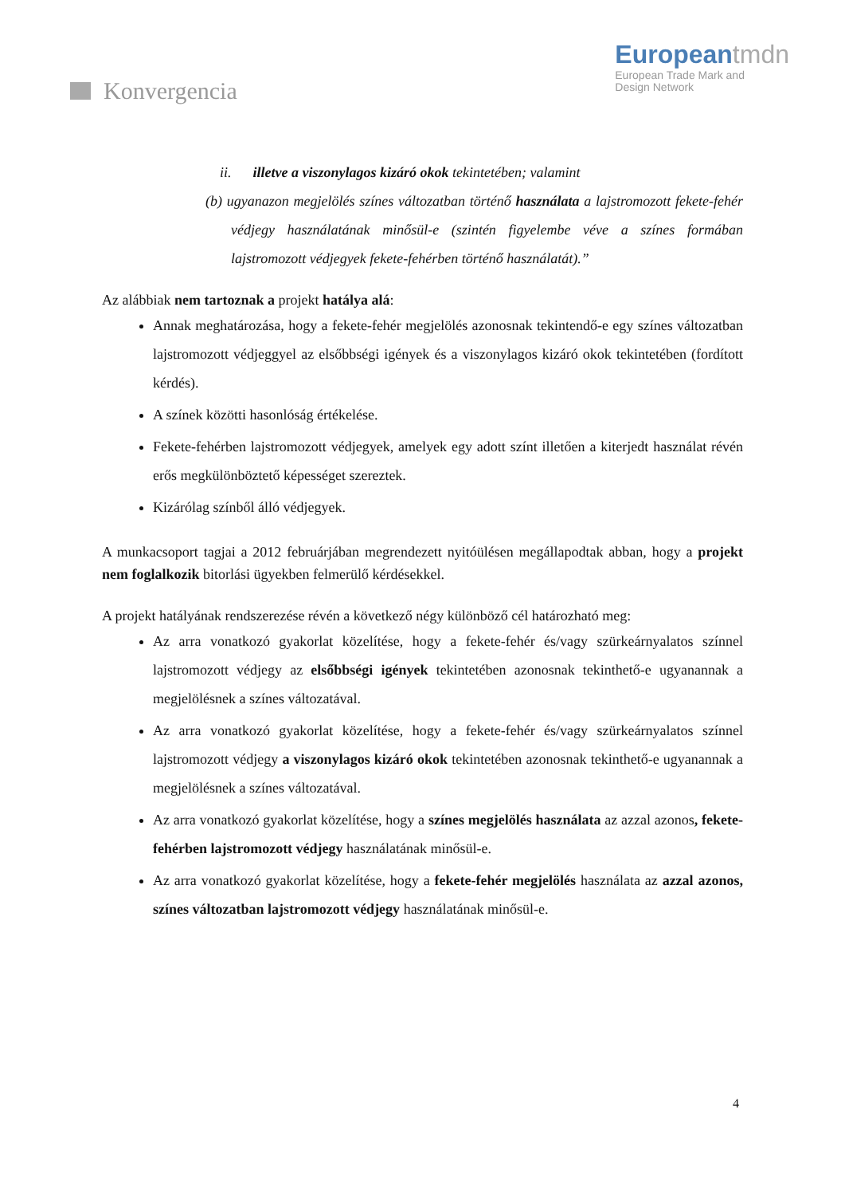Konvergencia
Europeantmdn
European Trade Mark and
Design Network
ii. illetve a viszonylagos kizáró okok tekintetében; valamint
(b) ugyanazon megjelölés színes változatban történő használata a lajstromozott fekete-fehér védjegy használatának minősül-e (szintén figyelembe véve a színes formában lajstromozott védjegyek fekete-fehérben történő használatát).”
Az alábbiak nem tartoznak a projekt hatálya alá:
Annak meghatározása, hogy a fekete-fehér megjelölés azonosnak tekintendő-e egy színes változatban lajstromozott védjeggyel az elsőbbségi igények és a viszonylagos kizáró okok tekintetében (fordított kérdés).
A színek közötti hasonlóság értékelése.
Fekete-fehérben lajstromozott védjegyek, amelyek egy adott színt illetően a kiterjedt használat révén erős megkülönböztető képességet szereztek.
Kizárólag színből álló védjegyek.
A munkacsoport tagjai a 2012 februárjában megrendezett nyitóülésen megállapodtak abban, hogy a projekt nem foglalkozik bitorlási ügyekben felmerülő kérdésekkel.
A projekt hatályának rendszerezése révén a következő négy különböző cél határozható meg:
Az arra vonatkozó gyakorlat közelítése, hogy a fekete-fehér és/vagy szürkeárnyalatos színnel lajstromozott védjegy az elsőbbségi igények tekintetében azonosnak tekinthető-e ugyanannak a megjelölésnek a színes változatával.
Az arra vonatkozó gyakorlat közelítése, hogy a fekete-fehér és/vagy szürkeárnyalatos színnel lajstromozott védjegy a viszonylagos kizáró okok tekintetében azonosnak tekinthető-e ugyanannak a megjelölésnek a színes változatával.
Az arra vonatkozó gyakorlat közelítése, hogy a színes megjelölés használata az azzal azonos, fekete-fehérben lajstromozott védjegy használatának minősül-e.
Az arra vonatkozó gyakorlat közelítése, hogy a fekete-fehér megjelölés használata az azzal azonos, színes változatban lajstromozott védjegy használatának minősül-e.
4